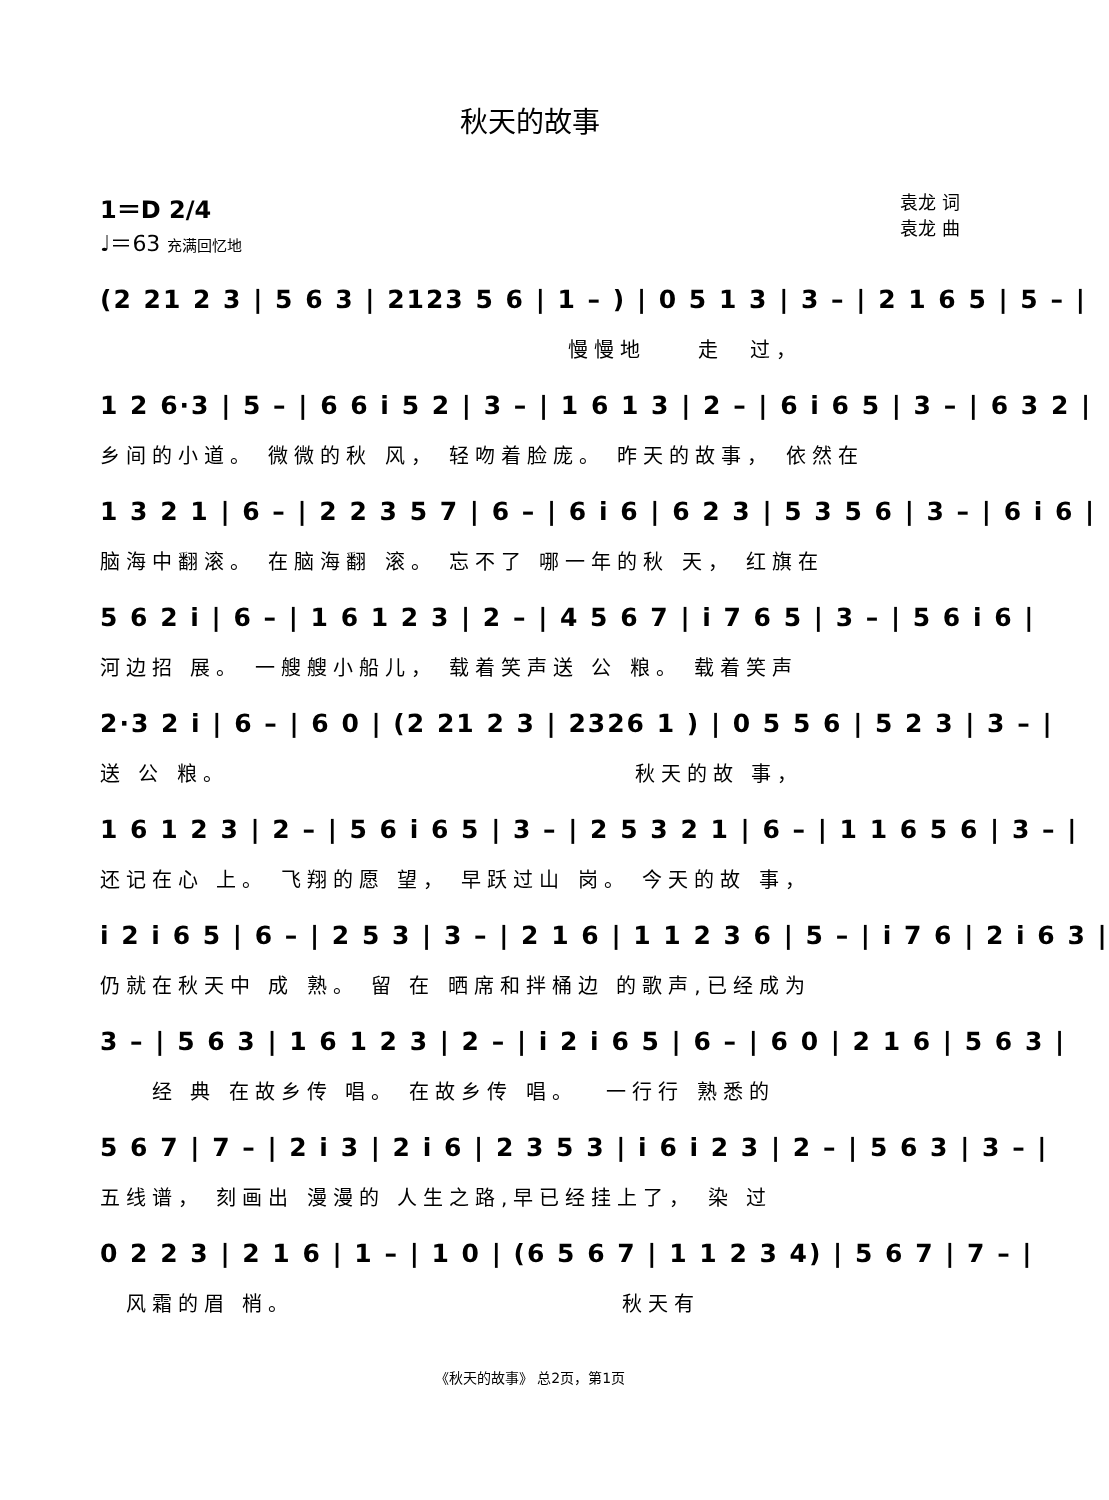秋天的故事
1＝D 2/4
♩＝63 充满回忆地
袁龙 词
袁龙 曲
(2 21 2 3 | 5 6 3 | 2123 5 6 | 1 – ) | 0 5 1 3 | 3 – | 2 1 6 5 | 5 – |
　　　　　　　　　　　　　　　　　　慢慢地　　走　过，
1 2 6·3 | 5 – | 6 6 i 5 2 | 3 – | 1 6 1 3 | 2 – | 6 i 6 5 | 3 – | 6 3 2 |
乡间的小道。 微微的秋 风， 轻吻着脸庞。 昨天的故事， 依然在
1 3 2 1 | 6 – | 2 2 3 5 7 | 6 – | 6 i 6 | 6 2 3 | 5 3 5 6 | 3 – | 6 i 6 |
脑海中翻滚。 在脑海翻 滚。 忘不了 哪一年的秋 天， 红旗在
5 6 2 i | 6 – | 1 6 1 2 3 | 2 – | 4 5 6 7 | i 7 6 5 | 3 – | 5 6 i 6 |
河边招 展。 一艘艘小船儿， 载着笑声送 公 粮。 载着笑声
2·3 2 i | 6 – | 6 0 | (2 21 2 3 | 2326 1 ) | 0 5 5 6 | 5 2 3 | 3 – |
送 公 粮。　　　　　　　　　　　　　　　　秋天的故 事，
1 6 1 2 3 | 2 – | 5 6 i 6 5 | 3 – | 2 5 3 2 1 | 6 – | 1 1 6 5 6 | 3 – |
还记在心 上。 飞翔的愿 望， 早跃过山 岗。 今天的故 事，
i 2 i 6 5 | 6 – | 2 5 3 | 3 – | 2 1 6 | 1 1 2 3 6 | 5 – | i 7 6 | 2 i 6 3 |
仍就在秋天中 成 熟。 留 在 晒席和拌桶边 的歌声,已经成为
3 – | 5 6 3 | 1 6 1 2 3 | 2 – | i 2 i 6 5 | 6 – | 6 0 | 2 1 6 | 5 6 3 |
　　经 典 在故乡传 唱。 在故乡传 唱。　 一行行 熟悉的
5 6 7 | 7 – | 2 i 3 | 2 i 6 | 2 3 5 3 | i 6 i 2 3 | 2 – | 5 6 3 | 3 – |
五线谱， 刻画出 漫漫的 人生之路,早已经挂上了， 染 过
0 2 2 3 | 2 1 6 | 1 – | 1 0 | (6 5 6 7 | 1 1 2 3 4) | 5 6 7 | 7 – |
　风霜的眉 梢。　　　　　　　　　　　　　秋天有
《秋天的故事》 总2页，第1页